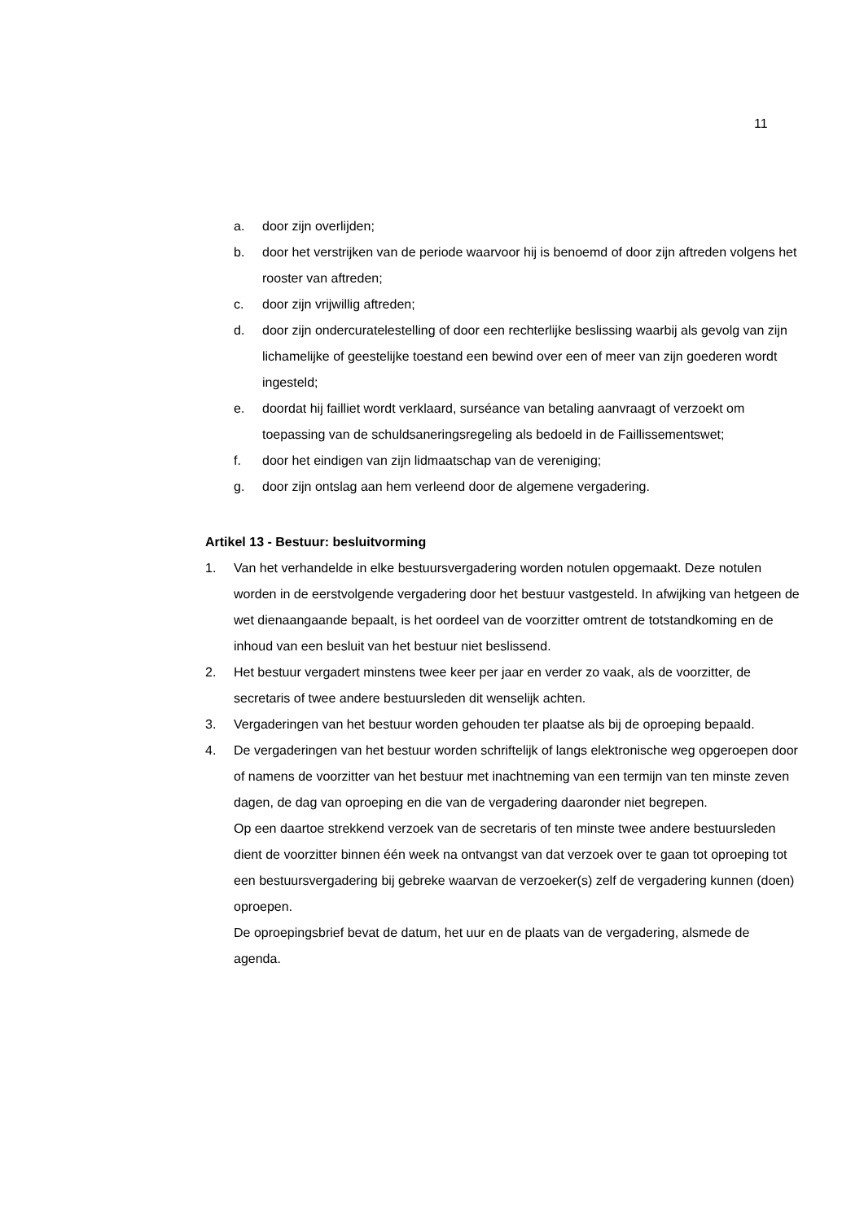11
a. door zijn overlijden;
b. door het verstrijken van de periode waarvoor hij is benoemd of door zijn aftreden volgens het rooster van aftreden;
c. door zijn vrijwillig aftreden;
d. door zijn ondercuratelestelling of door een rechterlijke beslissing waarbij als gevolg van zijn lichamelijke of geestelijke toestand een bewind over een of meer van zijn goederen wordt ingesteld;
e. doordat hij failliet wordt verklaard, surséance van betaling aanvraagt of verzoekt om toepassing van de schuldsaneringsregeling als bedoeld in de Faillissementswet;
f. door het eindigen van zijn lidmaatschap van de vereniging;
g. door zijn ontslag aan hem verleend door de algemene vergadering.
Artikel 13 - Bestuur: besluitvorming
1. Van het verhandelde in elke bestuursvergadering worden notulen opgemaakt. Deze notulen worden in de eerstvolgende vergadering door het bestuur vastgesteld. In afwijking van hetgeen de wet dienaangaande bepaalt, is het oordeel van de voorzitter omtrent de totstandkoming en de inhoud van een besluit van het bestuur niet beslissend.
2. Het bestuur vergadert minstens twee keer per jaar en verder zo vaak, als de voorzitter, de secretaris of twee andere bestuursleden dit wenselijk achten.
3. Vergaderingen van het bestuur worden gehouden ter plaatse als bij de oproeping bepaald.
4. De vergaderingen van het bestuur worden schriftelijk of langs elektronische weg opgeroepen door of namens de voorzitter van het bestuur met inachtneming van een termijn van ten minste zeven dagen, de dag van oproeping en die van de vergadering daaronder niet begrepen.
Op een daartoe strekkend verzoek van de secretaris of ten minste twee andere bestuursleden dient de voorzitter binnen één week na ontvangst van dat verzoek over te gaan tot oproeping tot een bestuursvergadering bij gebreke waarvan de verzoeker(s) zelf de vergadering kunnen (doen) oproepen.
De oproepingsbrief bevat de datum, het uur en de plaats van de vergadering, alsmede de agenda.